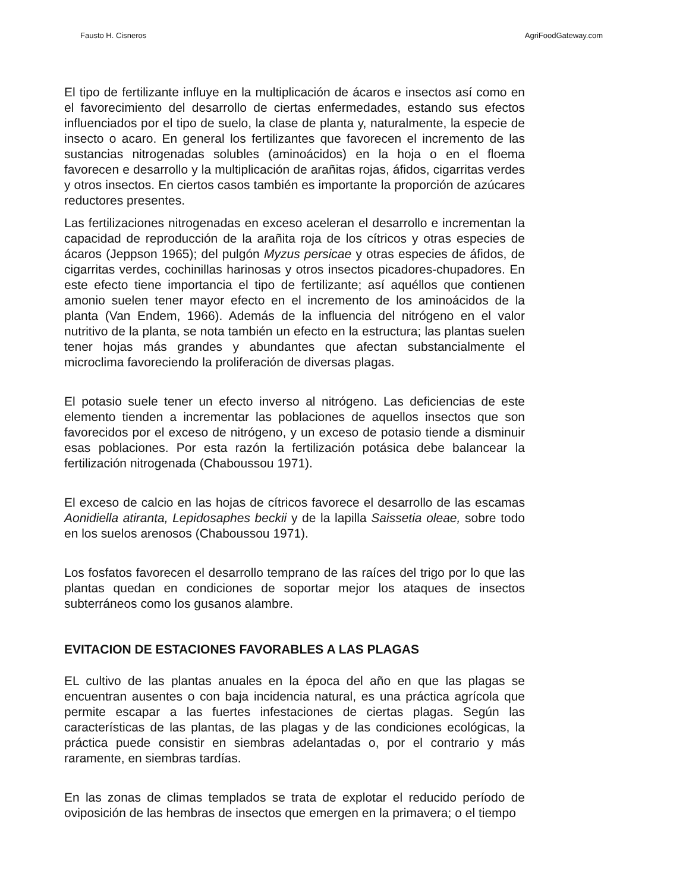Fausto H. Cisneros AgriFoodGateway.com
El tipo de fertilizante influye en la multiplicación de ácaros e insectos así como en el favorecimiento del desarrollo de ciertas enfermedades, estando sus efectos influenciados por el tipo de suelo, la clase de planta y, naturalmente, la especie de insecto o acaro. En general los fertilizantes que favorecen el incremento de las sustancias nitrogenadas solubles (aminoácidos) en la hoja o en el floema favorecen e desarrollo y la multiplicación de arañitas rojas, áfidos, cigarritas verdes y otros insectos. En ciertos casos también es importante la proporción de azúcares reductores presentes.
Las fertilizaciones nitrogenadas en exceso aceleran el desarrollo e incrementan la capacidad de reproducción de la arañita roja de los cítricos y otras especies de ácaros (Jeppson 1965); del pulgón Myzus persicae y otras especies de áfidos, de cigarritas verdes, cochinillas harinosas y otros insectos picadores-chupadores. En este efecto tiene importancia el tipo de fertilizante; así aquéllos que contienen amonio suelen tener mayor efecto en el incremento de los aminoácidos de la planta (Van Endem, 1966). Además de la influencia del nitrógeno en el valor nutritivo de la planta, se nota también un efecto en la estructura; las plantas suelen tener hojas más grandes y abundantes que afectan substancialmente el microclima favoreciendo la proliferación de diversas plagas.
El potasio suele tener un efecto inverso al nitrógeno. Las deficiencias de este elemento tienden a incrementar las poblaciones de aquellos insectos que son favorecidos por el exceso de nitrógeno, y un exceso de potasio tiende a disminuir esas poblaciones. Por esta razón la fertilización potásica debe balancear la fertilización nitrogenada (Chaboussou 1971).
El exceso de calcio en las hojas de cítricos favorece el desarrollo de las escamas Aonidiella atiranta, Lepidosaphes beckii y de la lapilla Saissetia oleae, sobre todo en los suelos arenosos (Chaboussou 1971).
Los fosfatos favorecen el desarrollo temprano de las raíces del trigo por lo que las plantas quedan en condiciones de soportar mejor los ataques de insectos subterráneos como los gusanos alambre.
EVITACION DE ESTACIONES FAVORABLES A LAS PLAGAS
EL cultivo de las plantas anuales en la época del año en que las plagas se encuentran ausentes o con baja incidencia natural, es una práctica agrícola que permite escapar a las fuertes infestaciones de ciertas plagas. Según las características de las plantas, de las plagas y de las condiciones ecológicas, la práctica puede consistir en siembras adelantadas o, por el contrario y más raramente, en siembras tardías.
En las zonas de climas templados se trata de explotar el reducido período de oviposición de las hembras de insectos que emergen en la primavera; o el tiempo